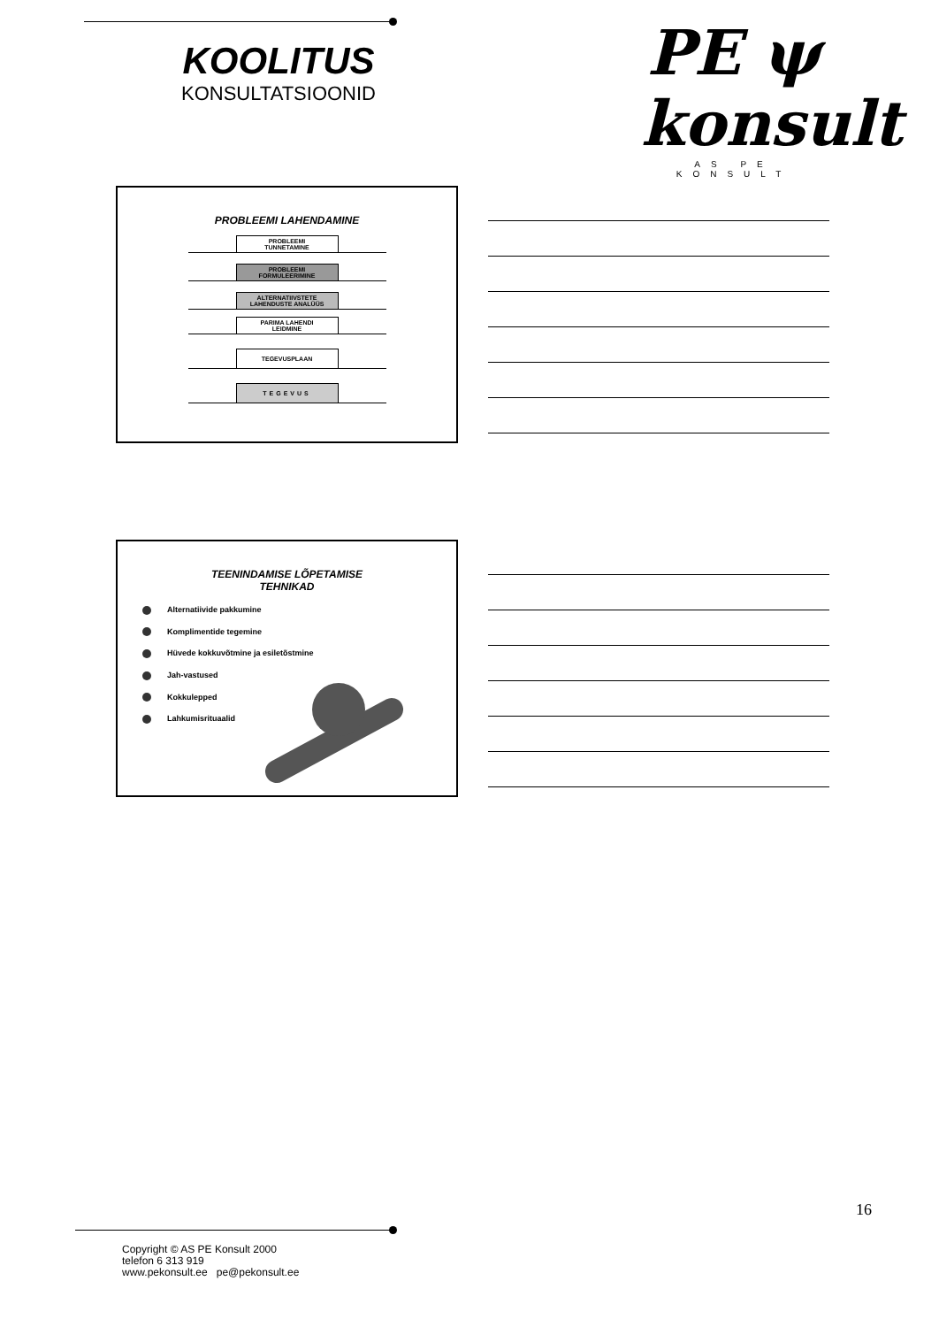KOOLITUS
KONSULTATSIOONID
PE ψ konsult
AS PE KONSULT
PROBLEEMI LAHENDAMINE
PROBLEEMI
TUNNETAMINE
PROBLEEMI
FORMULEERIMINE
ALTERNATIIVSTETE
LAHENDUSTE ANALÜÜS
PARIMA LAHENDI
LEIDMINE
TEGEVUSPLAAN
TEGEVUS
TEENINDAMISE LÕPETAMISE
TEHNIKAD
Alternatiivide pakkumine
Komplimentide tegemine
Hüvede kokkuvõtmine ja esiletõstmine
Jah-vastused
Kokkulepped
Lahkumisrituaalid
16
Copyright © AS PE Konsult 2000
telefon 6 313 919
www.pekonsult.ee pe@pekonsult.ee